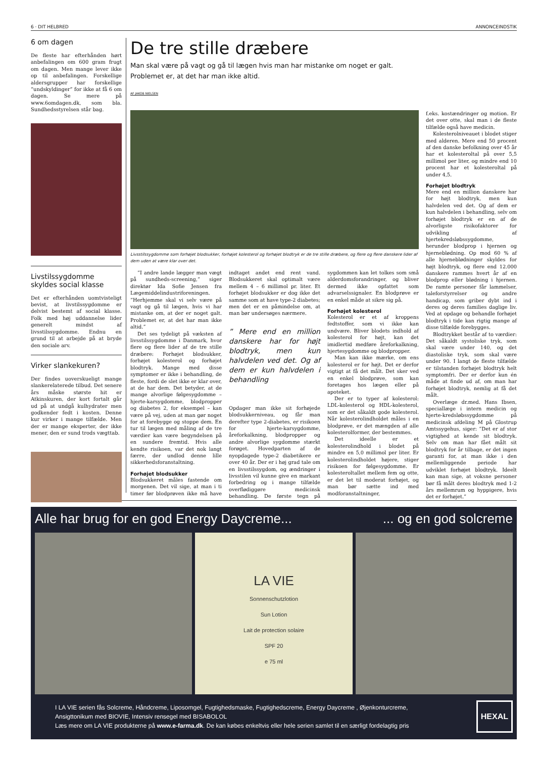6 · DIT HELBRED ANNONCEINDSTIK
6 om dagen
De fleste har efterhånden hørt anbefalingen om 600 gram frugt om dagen. Men mange lever ikke op til anbefalingen. Forskellige aldersgrupper har forskellige ”undskyldinger” for ikke at få 6 om dagen. Se mere på www.6omdagen.dk, som bla. Sundhedsstyrelsen står bag.
Livstilssygdomme skyldes social klasse
Det er efterhånden uomtvisteligt bevist, at livstilssygdomme er delvist bestemt af social klasse. Folk med høj uddannelse lider generelt mindst af livsstilssygdomme. Endnu en grund til at arbejde på at bryde den sociale arv.
Virker slankekuren?
Der findes uoverskueligt mange slankerelaterede tilbud. Det senere års måske største hit er Atkinskuren, der kort fortalt går ud på at undgå kulhydrater men godkender fedt i kosten. Denne kur virker i mange tilfælde. Men der er mange eksperter, der ikke mener, den er sund trods vægttab.
De tre stille dræbere
Man skal være på vagt og gå til lægen hvis man har mistanke om noget er galt.
Problemet er, at det har man ikke altid.
AF JAKOB NIELSEN
Livsstilssygdomme som forhøjet blodsukker, forhøjet kolesterol og forhøjet blodtryk er de tre stille dræbere, og flere og flere danskere lider af dem uden at være klar over det.
”I andre lande lægger man vægt på sundheds-screening,” siger direktør Ida Sofie Jensen fra Lægemiddelindustriforeningen. ”Herhjemme skal vi selv være på vagt og gå til lægen, hvis vi har mistanke om, at der er noget galt. Problemet er, at det har man ikke altid.”
Det ses tydeligt på væksten af livsstilssygdomme i Danmark, hvor flere og flere lider af de tre stille dræbere: Forhøjet blodsukker, forhøjet kolesterol og forhøjet blodtryk. Mange med disse symptomer er ikke i behandling, de fleste, fordi de slet ikke er klar over, at de har dem. Det betyder, at de mange alvorlige følgesygdomme – hjerte-karsygdomme, blodpropper og diabetes 2, for eksempel – kan være på vej, uden at man gør noget for at forebygge og stoppe dem. En tur til lægen med måling af de tre værdier kan være begyndelsen på en sundere fremtid. Hvis alle kendte risikoen, var det nok langt færre, der undlod denne lille sikkerhedsforanstaltning.
Forhøjet blodsukker
Blodsukkeret måles fastende om morgenen. Det vil sige, at man i ti timer før blodprøven ikke må have indtaget andet end rent vand. Blodsukkeret skal optimalt være mellem 4 – 6 millimol pr. liter. Et forhøjet blodsukker er dog ikke det samme som at have type-2 diabetes; men det er en påmindelse om, at man bør undersøges nærmere.
” Mere end en million danskere har for højt blodtryk, men kun halvdelen ved det. Og af dem er kun halvdelen i behandling
Opdager man ikke sit forhøjede blodsukkerniveau, og får man derefter type 2-diabetes, er risikoen for hjerte-karsygdomme, åreforkalkning, blodpropper og andre alvorlige sygdomme stærkt forøget. Hovedparten af de nyopdagede type-2 diabetikere er over 40 år. Der er i høj grad tale om en livsstilssygdom, og ændringer i livsstilen vil kunne give en markant forbedring og i mange tilfælde overflødiggøre medicinsk behandling. De første tegn på sygdommen kan let tolkes som små alderdomsforandringer, og bliver dermed ikke opfattet som advarselssignaler. En blodprøve er en enkel måde at sikre sig på.
Forhøjet kolesterol
Kolesterol er et af kroppens fedtstoffer, som vi ikke kan undvære. Bliver blodets indhold af kolesterol for højt, kan det imidlertid medføre åreforkalkning, hjertesygdomme og blodpropper.
Man kan ikke mærke, om ens kolesterol er for højt. Det er derfor vigtigt at få det målt. Det sker ved en enkel blodprøve, som kan foretages hos lægen eller på apoteket.
Der er to typer af kolesterol: LDL-kolesterol og HDL-kolesterol, som er det såkaldt gode kolesterol. Når kolesterolindholdet måles i en blodprøve, er det mængden af alle kolesterolformer, der bestemmes.
Det ideelle er et kolesterolindhold i blodet på mindre en 5,0 millimol per liter. Er kolesterolindholdet højere, stiger risikoen for følgesygdomme. Er kolesteroltallet mellem fem og otte, er det let til moderat forhøjet, og man bør sætte ind med modforanstaltninger,
f.eks. kostændringer og motion. Er det over otte, skal man i de fleste tilfælde også have medicin.
Kolesterolniveauet i blodet stiger med alderen. Mere end 50 procent af den danske befolkning over 45 år har et kolesteroltal på over 5,5 millimol per liter, og mindre end 10 procent har et kolesteroltal på under 4,5.
Forhøjet blodtryk
Mere end en million danskere har for højt blodtryk, men kun halvdelen ved det. Og af dem er kun halvdelen i behandling, selv om forhøjet blodtryk er en af de alvorligste risikofaktorer for udvikling af hjertekredsløbssygdomme, herunder blodprop i hjernen og hjerneblødning. Op mod 60 % af alle hjerneblødninger skyldes for højt blodtryk, og flere end 12.000 danskere rammes hvert år af en blodprop eller blødning i hjernen. De ramte personer får lammelser, taleforstyrrelser og andre handicap, som griber dybt ind i deres og deres families daglige liv. Ved at opdage og behandle forhøjet blodtryk i tide kan rigtig mange af disse tilfælde forebygges.
Blodtrykket består af to værdier: Det såkaldt systoliske tryk, som skal være under 140, og det diastoliske tryk, som skal være under 90. I langt de fleste tilfælde er tilstanden forhøjet blodtryk helt symptomfri. Der er derfor kun én måde at finde ud af, om man har forhøjet blodtryk, nemlig at få det målt.
Overlæge dr.med. Hans Ibsen, speciallæge i intern medicin og hjerte-kredsløbssygdomme på medicinsk afdeling M på Glostrup Amtssygehus, siger: ”Det er af stor vigtighed at kende sit blodtryk. Selv om man har fået målt sit blodtryk for år tilbage, er det ingen garanti for, at man ikke i den mellemliggende periode har udviklet forhøjet blodtryk. Ideelt kan man sige, at voksne personer bør få målt deres blodtryk med 1-2 års mellemrum og hyppigere, hvis det er forhøjet.”
Alle har brug for en god Energy Daycreme...... og en god solcreme
LA VIE
Sonnenschutzlotion
Sun Lotion
Lait de protection solaire
SPF 20
e 75 ml
I LA VIE serien fås Solcreme, Håndcreme, Liposomgel, Fugtighedsmaske, Fugtighedscreme, Energy Daycreme , Øjenkonturcreme,
Ansigttonikum med BIOVIE, Intensiv rensegel med BISABOLOL
Læs mere om LA VIE produkterne på www.e-farma.dk. De kan købes enkeltvis eller hele serien samlet til en særligt fordelagtig pris
HEXAL